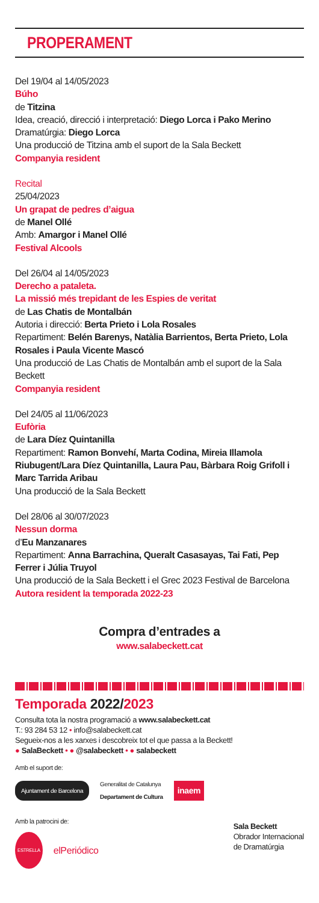PROPERAMENT
Del 19/04 al 14/05/2023
Búho
de Titzina
Idea, creació, direcció i interpretació: Diego Lorca i Pako Merino
Dramatúrgia: Diego Lorca
Una producció de Titzina amb el suport de la Sala Beckett
Companyia resident
Recital
25/04/2023
Un grapat de pedres d’aigua
de Manel Ollé
Amb: Amargor i Manel Ollé
Festival Alcools
Del 26/04 al 14/05/2023
Derecho a pataleta.
La missió més trepidant de les Espies de veritat
de Las Chatis de Montalbán
Autoria i direcció: Berta Prieto i Lola Rosales
Repartiment: Belén Barenys, Natàlia Barrientos, Berta Prieto, Lola Rosales i Paula Vicente Mascó
Una producció de Las Chatis de Montalbán amb el suport de la Sala Beckett
Companyia resident
Del 24/05 al 11/06/2023
Eufòria
de Lara Díez Quintanilla
Repartiment: Ramon Bonvehí, Marta Codina, Mireia Illamola Riubugent/Lara Díez Quintanilla, Laura Pau, Bàrbara Roig Grifoll i Marc Tarrida Aribau
Una producció de la Sala Beckett
Del 28/06 al 30/07/2023
Nessun dorma
d’Eu Manzanares
Repartiment: Anna Barrachina, Queralt Casasayas, Tai Fati, Pep Ferrer i Júlia Truyol
Una producció de la Sala Beckett i el Grec 2023 Festival de Barcelona
Autora resident la temporada 2022-23
Compra d’entrades a
www.salabeckett.cat
Temporada 2022/2023
Consulta tota la nostra programació a www.salabeckett.cat
T.: 93 284 53 12 • info@salabeckett.cat
Segueix-nos a les xarxes i descobreix tot el que passa a la Beckett!
● SalaBeckett • ● @salabeckett • ● salabeckett
Amb el suport de:
Ajuntament de Barcelona Generalitat de Catalunya
Departament de Cultura inaem
Amb la patrocini de:
ESTRELLA elPeriódico
Sala Beckett
Obrador Internacional
de Dramatúrgia